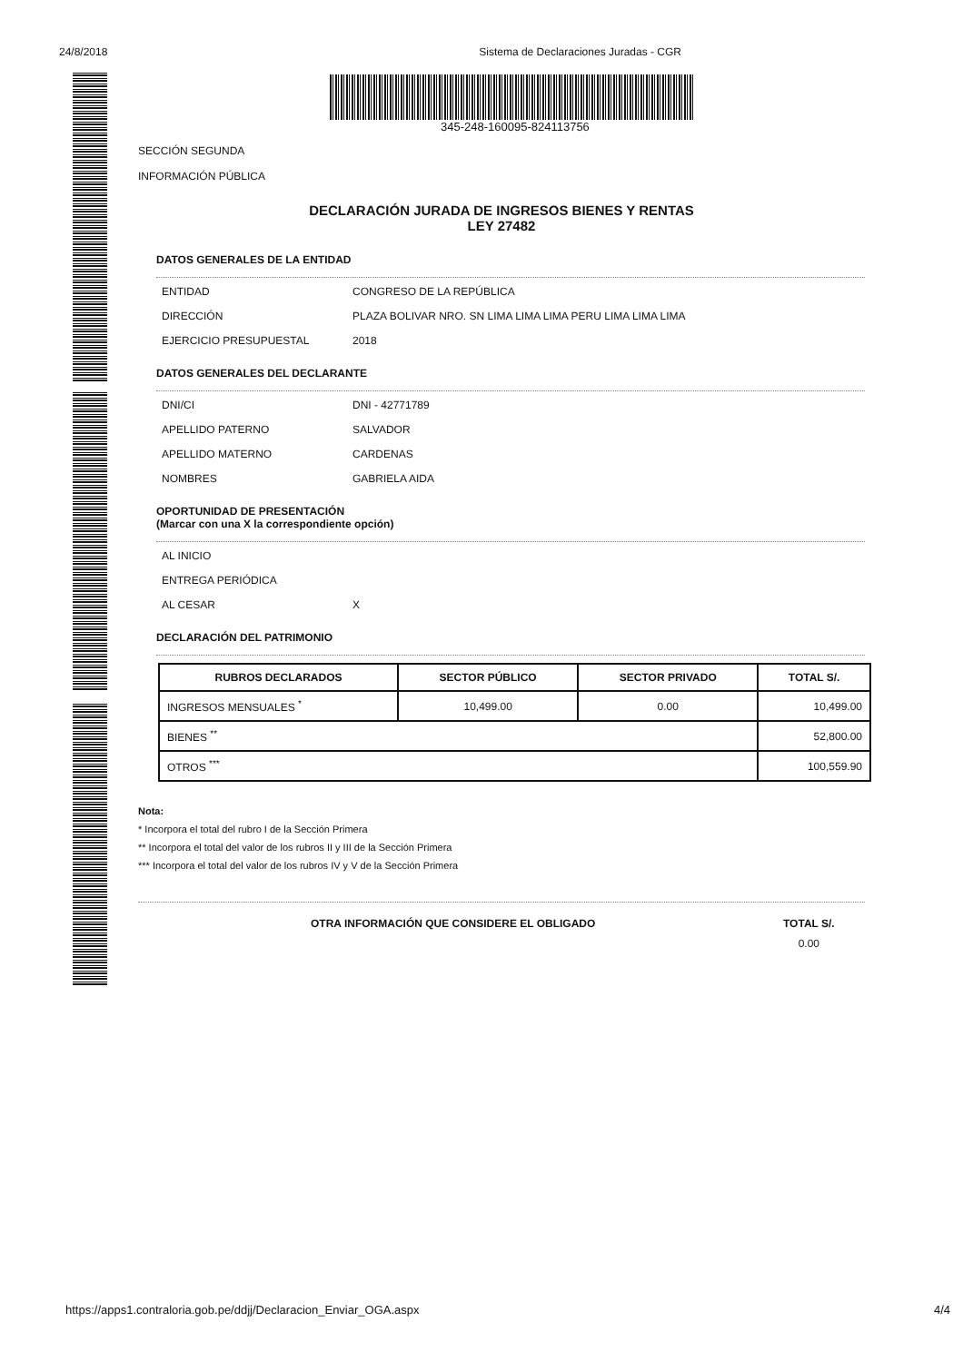24/8/2018 Sistema de Declaraciones Juradas - CGR
345-248-160095-824113756
SECCIÓN SEGUNDA
INFORMACIÓN PÚBLICA
DECLARACIÓN JURADA DE INGRESOS BIENES Y RENTAS
LEY 27482
DATOS GENERALES DE LA ENTIDAD
ENTIDAD CONGRESO DE LA REPÚBLICA
DIRECCIÓN PLAZA BOLIVAR NRO. SN LIMA LIMA LIMA PERU LIMA LIMA LIMA
EJERCICIO PRESUPUESTAL 2018
DATOS GENERALES DEL DECLARANTE
DNI/CI DNI - 42771789
APELLIDO PATERNO SALVADOR
APELLIDO MATERNO CARDENAS
NOMBRES GABRIELA AIDA
OPORTUNIDAD DE PRESENTACIÓN
(Marcar con una X la correspondiente opción)
AL INICIO
ENTREGA PERIÓDICA
AL CESAR X
DECLARACIÓN DEL PATRIMONIO
| RUBROS DECLARADOS | SECTOR PÚBLICO | SECTOR PRIVADO | TOTAL S/. |
| --- | --- | --- | --- |
| INGRESOS MENSUALES <sup>*</sup> | 10,499.00 | 0.00 | 10,499.00 |
| BIENES <sup>**</sup> | | | 52,800.00 |
| OTROS <sup>***</sup> | | | 100,559.90 |
Nota:
* Incorpora el total del rubro I de la Sección Primera
** Incorpora el total del valor de los rubros II y III de la Sección Primera
*** Incorpora el total del valor de los rubros IV y V de la Sección Primera
OTRA INFORMACIÓN QUE CONSIDERE EL OBLIGADO TOTAL S/.
0.00
https://apps1.contraloria.gob.pe/ddjj/Declaracion_Enviar_OGA.aspx 4/4